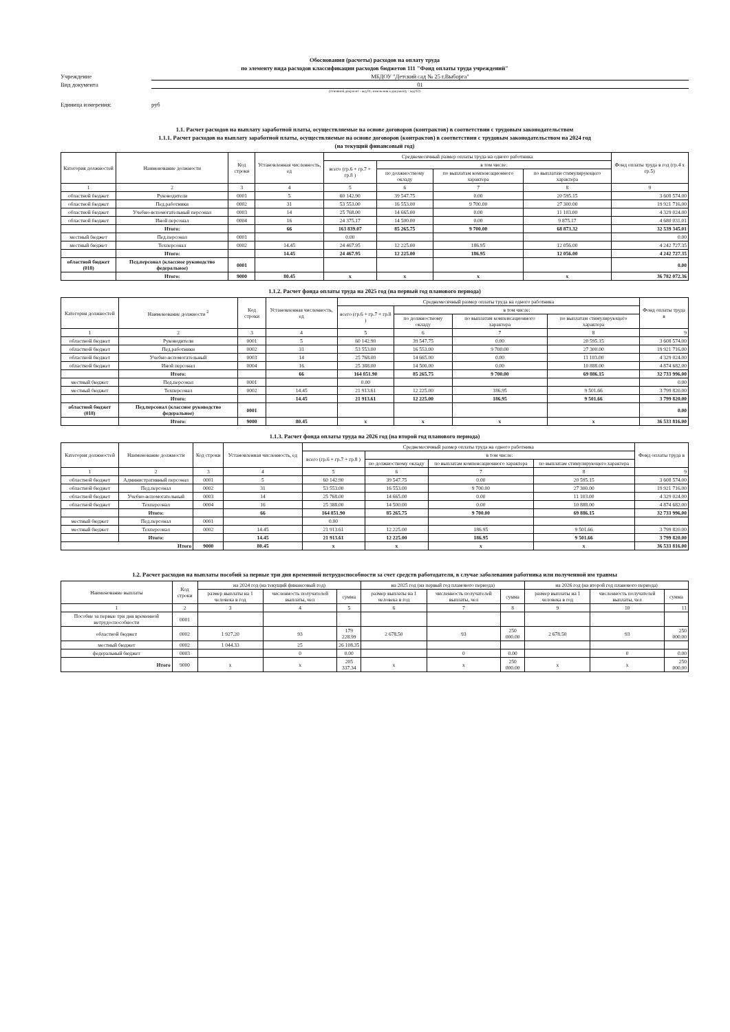Обоснования (расчеты) расходов на оплату труда
по элементу вида расходов классификации расходов бюджетов 111 "Фонд оплаты труда учреждений"
Учреждение МБДОУ "Детский сад № 25 г.Выборга"
Вид документа 01
(основной документ - код 01; изменения к документу - код 02)
Единица измерения: руб
1.1. Расчет расходов на выплату заработной платы, осуществляемые на основе договоров (контрактов) в соответствии с трудовым законодательством
1.1.1. Расчет расходов на выплату заработной платы, осуществляемые на основе договоров (контрактов) в соответствии с трудовым законодательством на 2024 год
(на текущий финансовый год)
| Категория должностей | Наименование должности | Код строки | Установленная численность, ед | Среднемесячный размер оплаты труда на одного работника | | | | Фонд оплаты труда в год (гр.4 х гр.5) |
| --- | --- | --- | --- | --- | --- | --- | --- | --- |
| | | | | всего (гр.6 + гр.7 + гр.8 ) | в том числе: | | | |
| | | | | | по должностному окладу | по выплатам компенсационного характера | по выплатам стимулирующего характера | |
| 1 | 2 | 3 | 4 | 5 | 6 | 7 | 8 | 9 |
| областной бюджет | Руководители | 0001 | 5 | 60 142.90 | 39 547.75 | 0.00 | 20 595.15 | 3 608 574.00 |
| областной бюджет | Пед.работники | 0002 | 31 | 53 553.00 | 16 553.00 | 9 700.00 | 27 300.00 | 19 921 716.00 |
| областной бюджет | Учебно-вспомогательный персонал | 0003 | 14 | 25 768.00 | 14 665.00 | 0.00 | 11 103.00 | 4 329 024.00 |
| областной бюджет | Иной персонал | 0004 | 16 | 24 375.17 | 14 500.00 | 0.00 | 9 875.17 | 4 680 031.01 |
| | Итого: | | 66 | 163 839.07 | 85 265.75 | 9 700.00 | 68 873.32 | 32 539 345.01 |
| местный бюджет | Пед.персонал | 0001 | | 0.00 | | | | 0.00 |
| местный бюджет | Техперсонал | 0002 | 14.45 | 24 467.95 | 12 225.00 | 186.95 | 12 056.00 | 4 242 727.35 |
| | Итого: | | 14.45 | 24 467.95 | 12 225.00 | 186.95 | 12 056.00 | 4 242 727.35 |
| областной бюджет (018) | Пед.персонал (классное руководство федеральное) | 0001 | | | | | | 0.00 |
| | Итого: | 9000 | 80.45 | х | х | х | х | 36 782 072.36 |
1.1.2. Расчет фонда оплаты труда на 2025 год (на первый год планового периода)
| Категория должностей | Наименование должности <sup>2</sup> | Код строки | Установленная численность, ед | Среднемесячный размер оплаты труда на одного работника | | | | Фонд оплаты труда в |
| --- | --- | --- | --- | --- | --- | --- | --- | --- |
| | | | | всего (гр.6 + гр.7 + гр.8 ) | в том числе: | | | |
| | | | | | по должностному окладу | по выплатам компенсационного характера | по выплатам стимулирующего характера | |
| 1 | 2 | 3 | 4 | 5 | 6 | 7 | 8 | 9 |
| областной бюджет | Руководители | 0001 | 5 | 60 142.90 | 39 547.75 | 0.00 | 20 595.15 | 3 608 574.00 |
| областной бюджет | Пед.работники | 0002 | 31 | 53 553.00 | 16 553.00 | 9 700.00 | 27 300.00 | 19 921 716.00 |
| областной бюджет | Учебно-вспомогательный | 0003 | 14 | 25 768.00 | 14 665.00 | 0.00 | 11 103.00 | 4 329 024.00 |
| областной бюджет | Иной персонал | 0004 | 16 | 25 388.00 | 14 500.00 | 0.00 | 10 888.00 | 4 874 682.00 |
| | Итого: | | 66 | 164 851.90 | 85 265.75 | 9 700.00 | 69 886.15 | 32 733 996.00 |
| местный бюджет | Пед.персонал | 0001 | | 0.00 | | | | 0.00 |
| местный бюджет | Техперсонал | 0002 | 14.45 | 21 913.61 | 12 225.00 | 186.95 | 9 501.66 | 3 799 820.00 |
| | Итого: | | 14.45 | 21 913.61 | 12 225.00 | 186.95 | 9 501.66 | 3 799 820.00 |
| областной бюджет (018) | Пед.персонал (классное руководство федеральное) | 0001 | | | | | | 0.00 |
| | Итого: | 9000 | 80.45 | х | х | х | х | 36 533 816.00 |
1.1.3. Расчет фонда оплаты труда на 2026 год (на второй год планового периода)
| Категория должностей | Наименование должности | Код строки | Установленная численность, ед | Среднемесячный размер оплаты труда на одного работника | | | | Фонд оплаты труда в |
| --- | --- | --- | --- | --- | --- | --- | --- | --- |
| | | | | всего (гр.6 + гр.7 + гр.8 ) | в том числе: | | | |
| | | | | | по должностному окладу | по выплатам компенсационного характера | по выплатам стимулирующего характера | |
| 1 | 2 | 3 | 4 | 5 | 6 | 7 | 8 | 9 |
| областной бюджет | Административный персонал | 0001 | 5 | 60 142.90 | 39 547.75 | 0.00 | 20 595.15 | 3 608 574.00 |
| областной бюджет | Пед.персонал | 0002 | 31 | 53 553.00 | 16 553.00 | 9 700.00 | 27 300.00 | 19 921 716.00 |
| областной бюджет | Учебно-вспомогательный | 0003 | 14 | 25 768.00 | 14 665.00 | 0.00 | 11 103.00 | 4 329 024.00 |
| областной бюджет | Техперсонал | 0004 | 16 | 25 388.00 | 14 500.00 | 0.00 | 10 888.00 | 4 874 682.00 |
| | Итого: | | 66 | 164 851.90 | 85 265.75 | 9 700.00 | 69 886.15 | 32 733 996.00 |
| местный бюджет | Пед.персонал | 0001 | | 0.00 | | | | |
| местный бюджет | Техперсонал | 0002 | 14.45 | 21 913.61 | 12 225.00 | 186.95 | 9 501.66 | 3 799 820.00 |
| | Итого: | | 14.45 | 21 913.61 | 12 225.00 | 186.95 | 9 501.66 | 3 799 820.00 |
| Итого | | 9000 | 80.45 | х | х | х | х | 36 533 816.00 |
1.2. Расчет расходов на выплаты пособий за первые три дня временной нетрудоспособности за счет средств работодателя, в случае заболевания работника или полученной им травмы
| Наименование выплаты | Код строки | на 2024 год (на текущий финансовый год) | | | на 2025 год (на первый год планового периода) | | | на 2026 год (на второй год планового периода) | | |
| --- | --- | --- | --- | --- | --- | --- | --- | --- | --- | --- |
| | | размер выплаты на 1 человека в год | численность получателей выплаты, чел | сумма | размер выплаты на 1 человека в год | численность получателей выплаты, чел | сумма | размер выплаты на 1 человека в год | численность получателей выплаты, чел | сумма |
| 1 | 2 | 3 | 4 | 5 | 6 | 7 | 8 | 9 | 10 | 11 |
| Пособие за первые три дня временной нетрудоспособности | 0001 | | | | | | | | | |
| областной бюджет | 0002 | 1 927.20 | 93 | 179 228.99 | 2 678.50 | 93 | 250 000.00 | 2 678.50 | 93 | 250 000.00 |
| местный бюджет | 0002 | 1 044.33 | 25 | 26 108.35 | | | | | | |
| федеральный бюджет | 0003 | | 0 | 0.00 | | 0 | 0.00 | | 0 | 0.00 |
| Итого | 9000 | х | х | 205 337.34 | х | х | 250 000.00 | х | х | 250 000.00 |